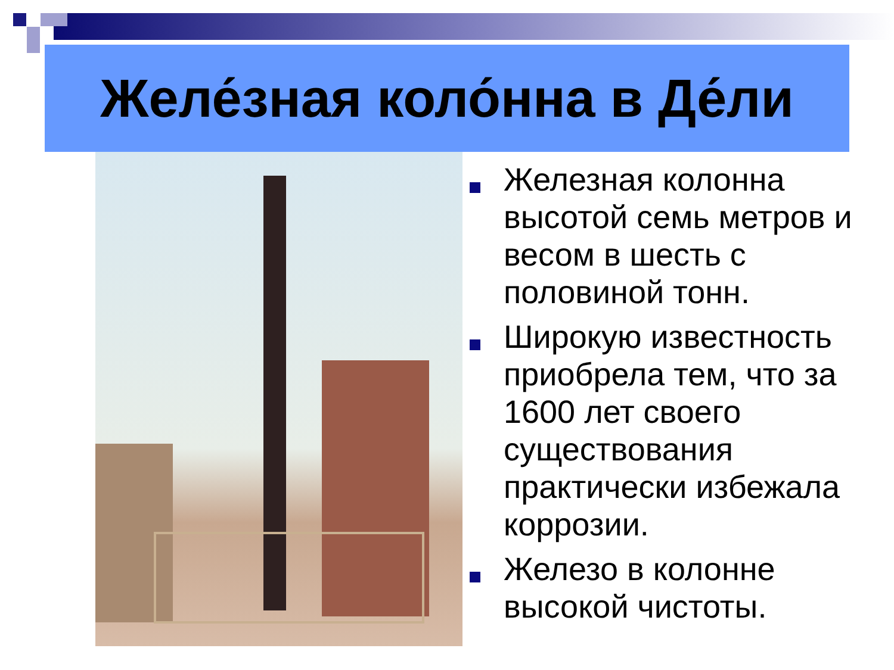Желе́зная коло́нна в Де́ли
Железная колонна высотой семь метров и весом в шесть с половиной тонн.
Широкую известность приобрела тем, что за 1600 лет своего существования практически избежала коррозии.
Железо в колонне высокой чистоты.